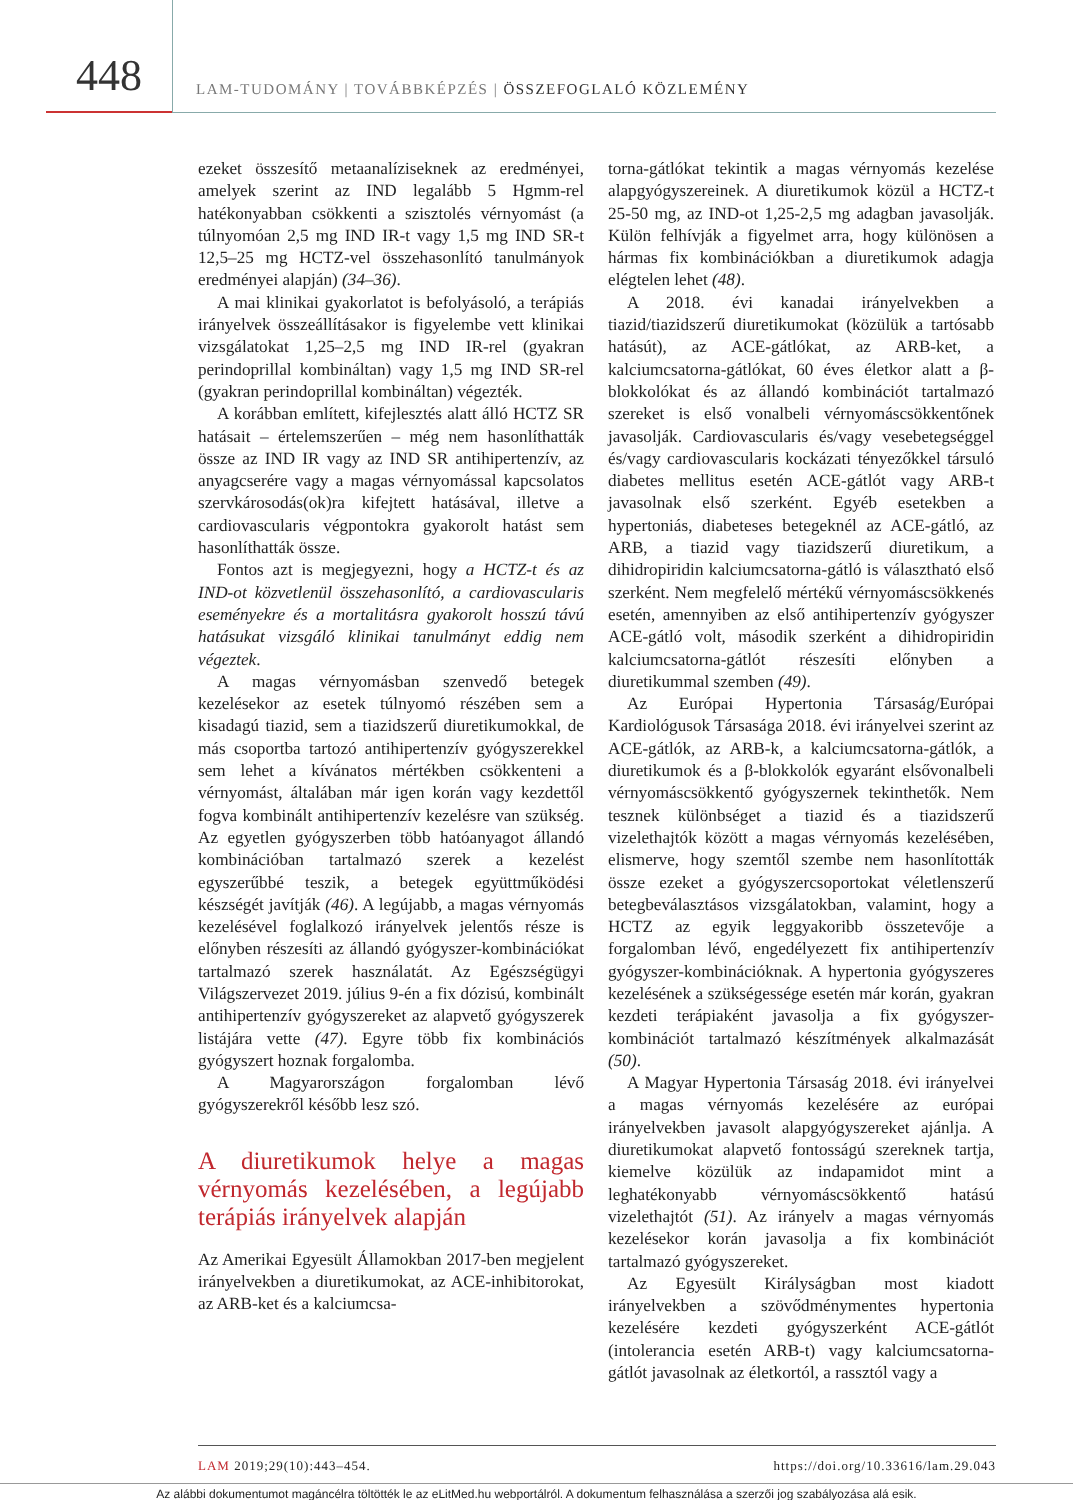448
LAM-TUDOMÁNY | TOVÁBBKÉPZÉS | ÖSSZEFOGLALÓ KÖZLEMÉNY
ezeket összesítő metaanalíziseknek az eredményei, amelyek szerint az IND legalább 5 Hgmm-rel hatékonyabban csökkenti a szisztolés vérnyomást (a túlnyomóan 2,5 mg IND IR-t vagy 1,5 mg IND SR-t 12,5–25 mg HCTZ-vel összehasonlító tanulmányok eredményei alapján) (34–36).
A mai klinikai gyakorlatot is befolyásoló, a terápiás irányelvek összeállításakor is figyelembe vett klinikai vizsgálatokat 1,25–2,5 mg IND IR-rel (gyakran perindoprillal kombináltan) vagy 1,5 mg IND SR-rel (gyakran perindoprillal kombináltan) végezték.
A korábban említett, kifejlesztés alatt álló HCTZ SR hatásait – értelemszerűen – még nem hasonlíthatták össze az IND IR vagy az IND SR antihipertenzív, az anyagcserére vagy a magas vérnyomással kapcsolatos szervkárosodás(ok)ra kifejtett hatásával, illetve a cardiovascularis végpontokra gyakorolt hatást sem hasonlíthatták össze.
Fontos azt is megjegyezni, hogy a HCTZ-t és az IND-ot közvetlenül összehasonlító, a cardiovascularis eseményekre és a mortalitásra gyakorolt hosszú távú hatásukat vizsgáló klinikai tanulmányt eddig nem végeztek.
A magas vérnyomásban szenvedő betegek kezelésekor az esetek túlnyomó részében sem a kisadagú tiazid, sem a tiazidszerű diuretikumokkal, de más csoportba tartozó antihipertenzív gyógyszerekkel sem lehet a kívánatos mértékben csökkenteni a vérnyomást, általában már igen korán vagy kezdettől fogva kombinált antihipertenzív kezelésre van szükség. Az egyetlen gyógyszerben több hatóanyagot állandó kombinációban tartalmazó szerek a kezelést egyszerűbbé teszik, a betegek együttműködési készségét javítják (46). A legújabb, a magas vérnyomás kezelésével foglalkozó irányelvek jelentős része is előnyben részesíti az állandó gyógyszer-kombinációkat tartalmazó szerek használatát. Az Egészségügyi Világszervezet 2019. július 9-én a fix dózisú, kombinált antihipertenzív gyógyszereket az alapvető gyógyszerek listájára vette (47). Egyre több fix kombinációs gyógyszert hoznak forgalomba.
A Magyarországon forgalomban lévő gyógyszerekről később lesz szó.
A diuretikumok helye a magas vérnyomás kezelésében, a legújabb terápiás irányelvek alapján
Az Amerikai Egyesült Államokban 2017-ben megjelent irányelvekben a diuretikumokat, az ACE-inhibitorokat, az ARB-ket és a kalciumcsa-
torna-gátlókat tekintik a magas vérnyomás kezelése alapgyógyszereinek. A diuretikumok közül a HCTZ-t 25-50 mg, az IND-ot 1,25-2,5 mg adagban javasolják. Külön felhívják a figyelmet arra, hogy különösen a hármas fix kombinációkban a diuretikumok adagja elégtelen lehet (48).
A 2018. évi kanadai irányelvekben a tiazid/tiazidszerű diuretikumokat (közülük a tartósabb hatásút), az ACE-gátlókat, az ARB-ket, a kalciumcsatorna-gátlókat, 60 éves életkor alatt a β-blokkolókat és az állandó kombinációt tartalmazó szereket is első vonalbeli vérnyomáscsökkentőnek javasolják. Cardiovascularis és/vagy vesebetegséggel és/vagy cardiovascularis kockázati tényezőkkel társuló diabetes mellitus esetén ACE-gátlót vagy ARB-t javasolnak első szerként. Egyéb esetekben a hypertoniás, diabeteses betegeknél az ACE-gátló, az ARB, a tiazid vagy tiazidszerű diuretikum, a dihidropiridin kalciumcsatorna-gátló is választható első szerként. Nem megfelelő mértékű vérnyomáscsökkenés esetén, amennyiben az első antihipertenzív gyógyszer ACE-gátló volt, második szerként a dihidropiridin kalciumcsatorna-gátlót részesíti előnyben a diuretikummal szemben (49).
Az Európai Hypertonia Társaság/Európai Kardiológusok Társasága 2018. évi irányelvei szerint az ACE-gátlók, az ARB-k, a kalciumcsatorna-gátlók, a diuretikumok és a β-blokkolók egyaránt elsővonalbeli vérnyomáscsökkentő gyógyszernek tekinthetők. Nem tesznek különbséget a tiazid és a tiazidszerű vizelethajtók között a magas vérnyomás kezelésében, elismerve, hogy szemtől szembe nem hasonlították össze ezeket a gyógyszercsoportokat véletlenszerű betegbeválasztásos vizsgálatokban, valamint, hogy a HCTZ az egyik leggyakoribb összetevője a forgalomban lévő, engedélyezett fix antihipertenzív gyógyszer-kombinációknak. A hypertonia gyógyszeres kezelésének a szükségessége esetén már korán, gyakran kezdeti terápiaként javasolja a fix gyógyszer-kombinációt tartalmazó készítmények alkalmazását (50).
A Magyar Hypertonia Társaság 2018. évi irányelvei a magas vérnyomás kezelésére az európai irányelvekben javasolt alapgyógyszereket ajánlja. A diuretikumokat alapvető fontosságú szereknek tartja, kiemelve közülük az indapamidot mint a leghatékonyabb vérnyomáscsökkentő hatású vizelethajtót (51). Az irányelv a magas vérnyomás kezelésekor korán javasolja a fix kombinációt tartalmazó gyógyszereket.
Az Egyesült Királyságban most kiadott irányelvekben a szövődménymentes hypertonia kezelésére kezdeti gyógyszerként ACE-gátlót (intolerancia esetén ARB-t) vagy kalciumcsatorna-gátlót javasolnak az életkortól, a rassztól vagy a
LAM 2019;29(10):443–454. https://doi.org/10.33616/lam.29.043
Az alábbi dokumentumot magáncélra töltötték le az eLitMed.hu webportálról. A dokumentum felhasználása a szerzői jog szabályozása alá esik.